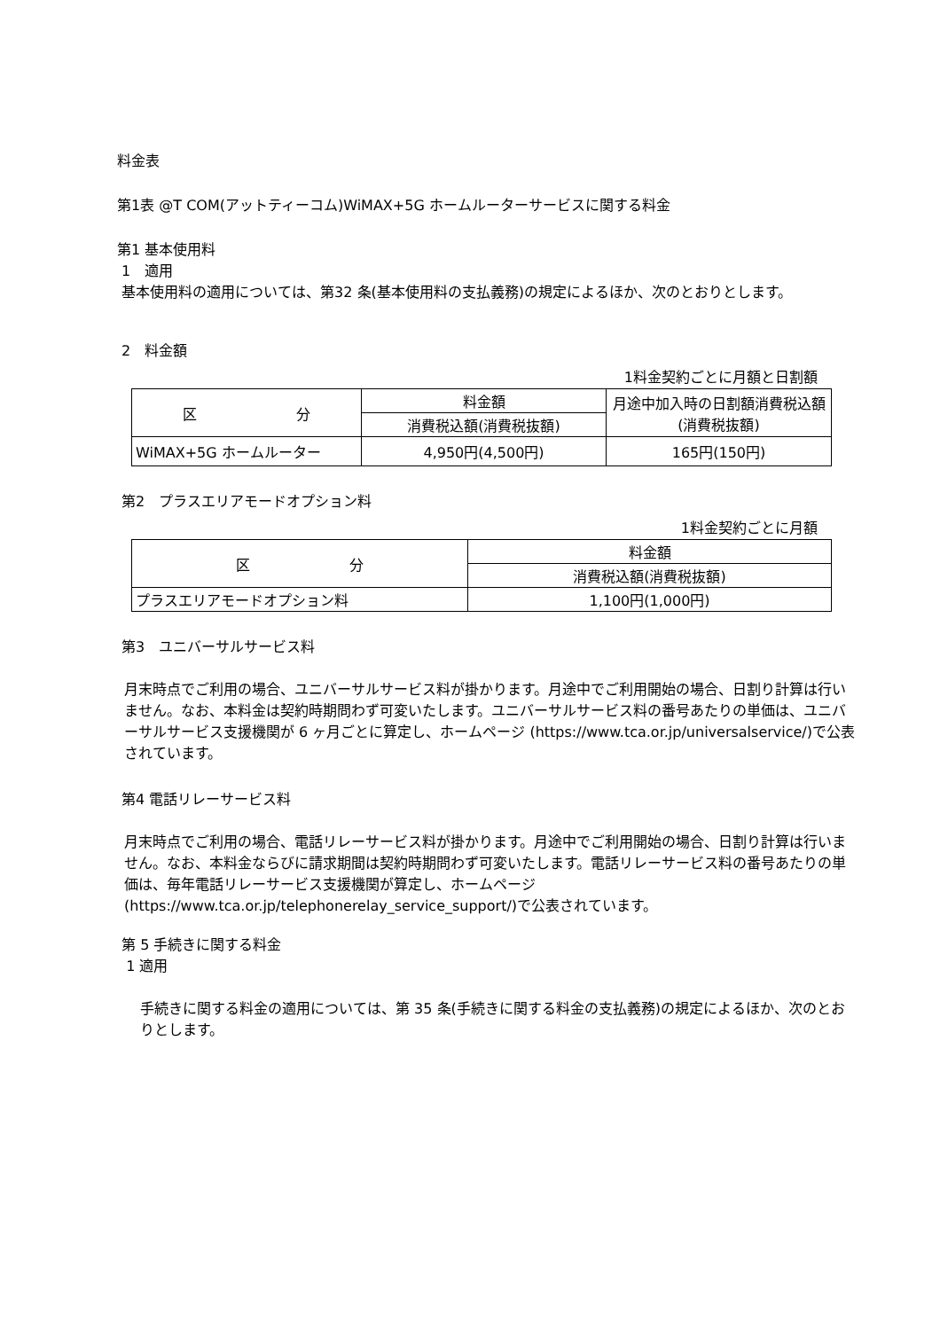料金表
第1表 @T COM(アットティーコム)WiMAX+5G ホームルーターサービスに関する料金
第1 基本使用料
1　適用
基本使用料の適用については、第32 条(基本使用料の支払義務)の規定によるほか、次のとおりとします。
2　料金額
1料金契約ごとに月額と日割額
| 区 分 | 料金額 | 月途中加入時の日割額消費税込額(消費税抜額) |
| --- | --- | --- |
| | 消費税込額(消費税抜額) | |
| WiMAX+5G ホームルーター | 4,950円(4,500円) | 165円(150円) |
第2　プラスエリアモードオプション料
1料金契約ごとに月額
| 区 分 | 料金額 |
| --- | --- |
| | 消費税込額(消費税抜額) |
| プラスエリアモードオプション料 | 1,100円(1,000円) |
第3　ユニバーサルサービス料
月末時点でご利用の場合、ユニバーサルサービス料が掛かります。月途中でご利用開始の場合、日割り計算は行いません。なお、本料金は契約時期問わず可変いたします。ユニバーサルサービス料の番号あたりの単価は、ユニバーサルサービス支援機関が 6 ヶ月ごとに算定し、ホームページ (https://www.tca.or.jp/universalservice/)で公表されています。
第4 電話リレーサービス料
月末時点でご利用の場合、電話リレーサービス料が掛かります。月途中でご利用開始の場合、日割り計算は行いません。なお、本料金ならびに請求期間は契約時期問わず可変いたします。電話リレーサービス料の番号あたりの単価は、毎年電話リレーサービス支援機関が算定し、ホームページ (https://www.tca.or.jp/telephonerelay_service_support/)で公表されています。
第 5 手続きに関する料金
1 適用
手続きに関する料金の適用については、第 35 条(手続きに関する料金の支払義務)の規定によるほか、次のとおりとします。